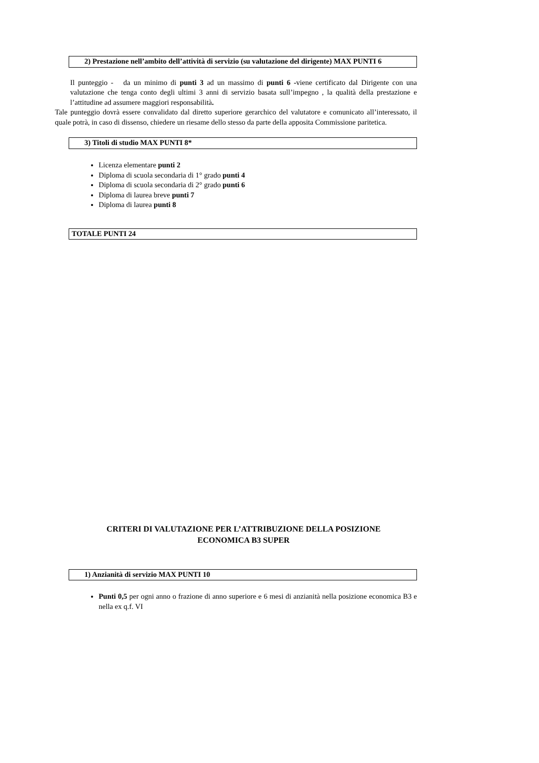2) Prestazione nell’ambito dell’attività di servizio (su valutazione del dirigente) MAX PUNTI 6
Il punteggio - da un minimo di punti 3 ad un massimo di punti 6 -viene certificato dal Dirigente con una valutazione che tenga conto degli ultimi 3 anni di servizio basata sull’impegno , la qualità della prestazione e l’attitudine ad assumere maggiori responsabilità.
Tale punteggio dovrà essere convalidato dal diretto superiore gerarchico del valutatore e comunicato all’interessato, il quale potrà, in caso di dissenso, chiedere un riesame dello stesso da parte della apposita Commissione paritetica.
3) Titoli di studio MAX PUNTI 8*
Licenza elementare punti 2
Diploma di scuola secondaria di 1° grado punti 4
Diploma di scuola secondaria di 2° grado punti 6
Diploma di laurea breve punti 7
Diploma di laurea punti 8
TOTALE PUNTI 24
CRITERI DI VALUTAZIONE PER L’ATTRIBUZIONE DELLA POSIZIONE
ECONOMICA B3 SUPER
1) Anzianità di servizio MAX PUNTI 10
Punti 0,5 per ogni anno o frazione di anno superiore e 6 mesi di anzianità nella posizione economica B3 e nella ex q.f. VI